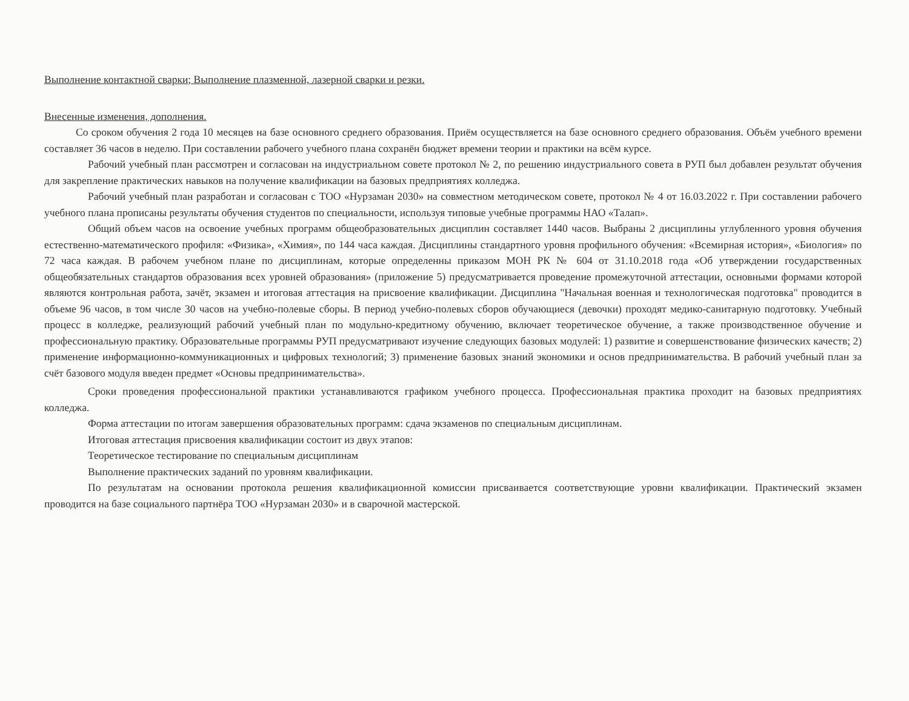Выполнение контактной сварки; Выполнение плазменной, лазерной сварки и резки.
Внесенные изменения, дополнения.
Со сроком обучения 2 года 10 месяцев на базе основного среднего образования. Приём осуществляется на базе основного среднего образования. Объём учебного времени составляет 36 часов в неделю. При составлении рабочего учебного плана сохранён бюджет времени теории и практики на всём курсе.
Рабочий учебный план рассмотрен и согласован на индустриальном совете протокол № 2, по решению индустриального совета в РУП был добавлен результат обучения для закрепление практических навыков на получение квалификации на базовых предприятиях колледжа.
Рабочий учебный план разработан и согласован с ТОО «Нурзаман 2030» на совместном методическом совете, протокол № 4 от 16.03.2022 г. При составлении рабочего учебного плана прописаны результаты обучения студентов по специальности, используя типовые учебные программы НАО «Талап».
Общий объем часов на освоение учебных программ общеобразовательных дисциплин составляет 1440 часов. Выбраны 2 дисциплины углубленного уровня обучения естественно-математического профиля: «Физика», «Химия», по 144 часа каждая. Дисциплины стандартного уровня профильного обучения: «Всемирная история», «Биология» по 72 часа каждая. В рабочем учебном плане по дисциплинам, которые определенны приказом МОН РК № 604 от 31.10.2018 года «Об утверждении государственных общеобязательных стандартов образования всех уровней образования» (приложение 5) предусматривается проведение промежуточной аттестации, основными формами которой являются контрольная работа, зачёт, экзамен и итоговая аттестация на присвоение квалификации. Дисциплина "Начальная военная и технологическая подготовка" проводится в объеме 96 часов, в том числе 30 часов на учебно-полевые сборы. В период учебно-полевых сборов обучающиеся (девочки) проходят медико-санитарную подготовку. Учебный процесс в колледже, реализующий рабочий учебный план по модульно-кредитному обучению, включает теоретическое обучение, а также производственное обучение и профессиональную практику. Образовательные программы РУП предусматривают изучение следующих базовых модулей: 1) развитие и совершенствование физических качеств; 2) применение информационно-коммуникационных и цифровых технологий; 3) применение базовых знаний экономики и основ предпринимательства. В рабочий учебный план за счёт базового модуля введен предмет «Основы предпринимательства».
Сроки проведения профессиональной практики устанавливаются графиком учебного процесса. Профессиональная практика проходит на базовых предприятиях колледжа.
Форма аттестации по итогам завершения образовательных программ: сдача экзаменов по специальным дисциплинам.
Итоговая аттестация присвоения квалификации состоит из двух этапов:
Теоретическое тестирование по специальным дисциплинам
Выполнение практических заданий по уровням квалификации.
По результатам на основании протокола решения квалификационной комиссии присваивается соответствующие уровни квалификации. Практический экзамен проводится на базе социального партнёра ТОО «Нурзаман 2030» и в сварочной мастерской.